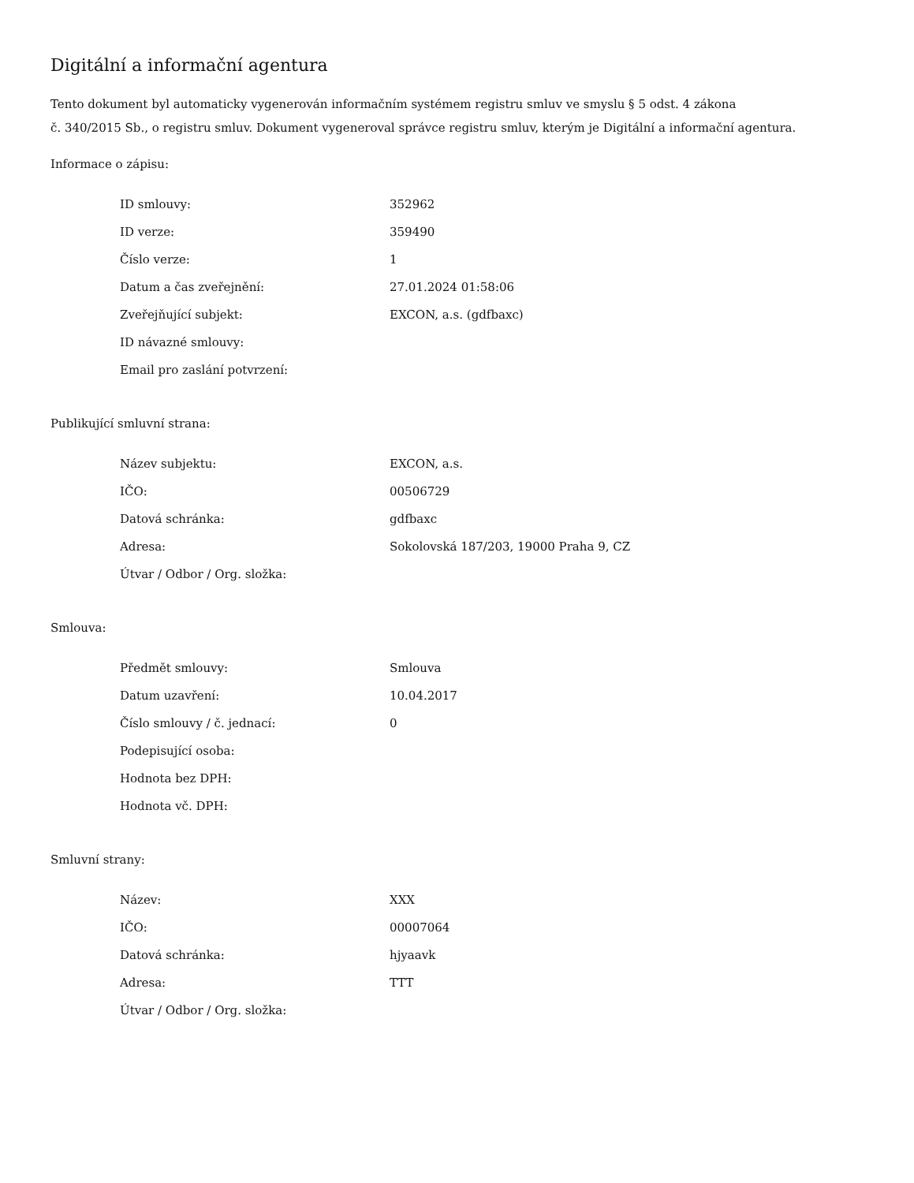Digitální a informační agentura
Tento dokument byl automaticky vygenerován informačním systémem registru smluv ve smyslu § 5 odst. 4 zákona
č. 340/2015 Sb., o registru smluv. Dokument vygeneroval správce registru smluv, kterým je Digitální a informační agentura.
Informace o zápisu:
| ID smlouvy: | 352962 |
| ID verze: | 359490 |
| Číslo verze: | 1 |
| Datum a čas zveřejnění: | 27.01.2024 01:58:06 |
| Zveřejňující subjekt: | EXCON, a.s. (gdfbaxc) |
| ID návazné smlouvy: | |
| Email pro zaslání potvrzení: | |
Publikující smluvní strana:
| Název subjektu: | EXCON, a.s. |
| IČO: | 00506729 |
| Datová schránka: | gdfbaxc |
| Adresa: | Sokolovská 187/203, 19000 Praha 9, CZ |
| Útvar / Odbor / Org. složka: | |
Smlouva:
| Předmět smlouvy: | Smlouva |
| Datum uzavření: | 10.04.2017 |
| Číslo smlouvy / č. jednací: | 0 |
| Podepisující osoba: | |
| Hodnota bez DPH: | |
| Hodnota vč. DPH: | |
Smluvní strany:
| Název: | XXX |
| IČO: | 00007064 |
| Datová schránka: | hjyaavk |
| Adresa: | TTT |
| Útvar / Odbor / Org. složka: | |